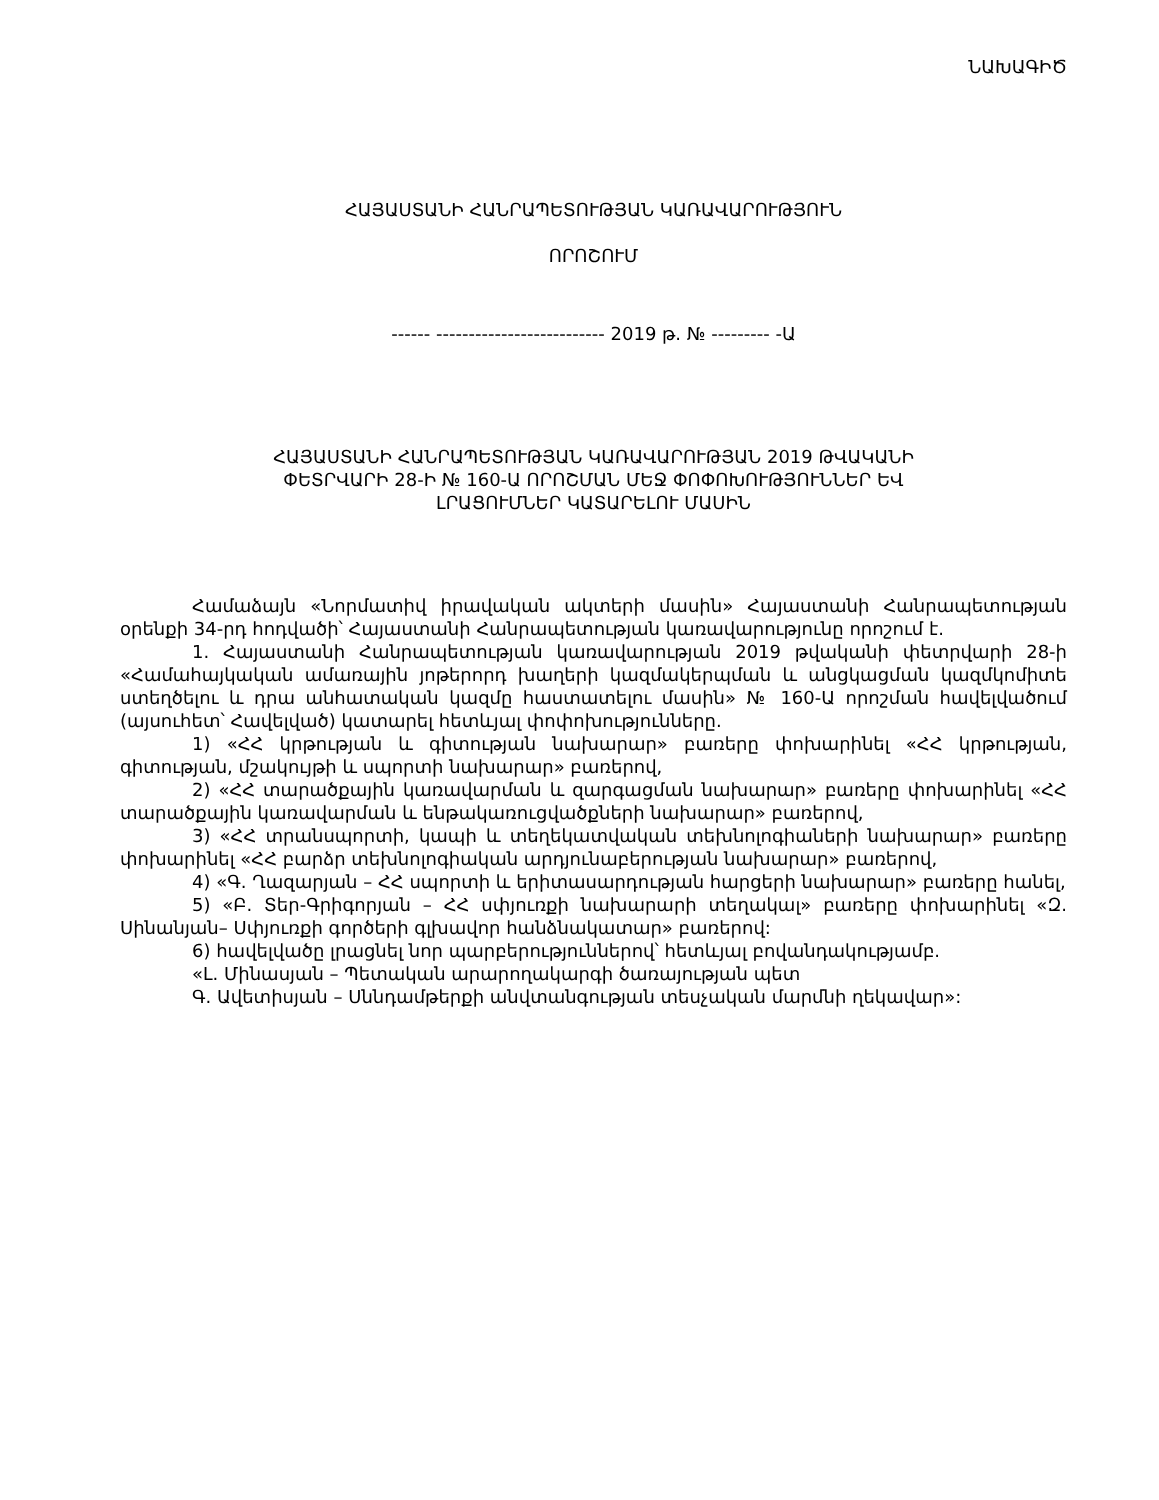ՆԱԽԱԳԻԾ
ՀԱՅԱՍՏԱՆԻ ՀԱՆՐԱՊԵՏՈՒԹՅԱՆ ԿԱՌԱՎԱՐՈՒԹՅՈՒՆ
ՈՐՈՇՈՒՄ
------ -------------------------- 2019 թ. № --------- -Ա
ՀԱՅԱՍՏԱՆԻ ՀԱՆՐԱՊԵՏՈՒԹՅԱՆ ԿԱՌԱՎԱՐՈՒԹՅԱՆ 2019 ԹՎԱԿԱՆԻ
ՓԵՏՐՎԱՐԻ 28-Ի № 160-Ա ՈՐՈՇՄԱՆ ՄԵՋ ՓՈՓՈԽՈՒԹՅՈՒՆՆԵՐ ԵՎ
ԼՐԱՑՈՒՄՆԵՐ ԿԱՏԱՐԵԼՈՒ ՄԱՍԻՆ
Համաձայն «Նորմատիվ իրավական ակտերի մասին» Հայաստանի Հանրապետության օրենքի 34-րդ հոդվածի՝ Հայաստանի Հանրապետության կառավարությունը որոշում է.
1. Հայաստանի Հանրապետության կառավարության 2019 թվականի փետրվարի 28-ի «Համահայկական ամառային յոթերորդ խաղերի կազմակերպման և անցկացման կազմկոմիտե ստեղծելու և դրա անհատական կազմը հաստատելու մասին» № 160-Ա որոշման հավելվածում (այսուհետ՝ Հավելված) կատարել հետևյալ փոփոխությունները.
1) «ՀՀ կրթության և գիտության նախարար» բառերը փոխարինել «ՀՀ կրթության, գիտության, մշակույթի և սպորտի նախարար» բառերով,
2) «ՀՀ տարածքային կառավարման և զարգացման նախարար» բառերը փոխարինել «ՀՀ տարածքային կառավարման և ենթակառուցվածքների նախարար» բառերով,
3) «ՀՀ տրանսպորտի, կապի և տեղեկատվական տեխնոլոգիաների նախարար» բառերը փոխարինել «ՀՀ բարձր տեխնոլոգիական արդյունաբերության նախարար» բառերով,
4) «Գ. Ղազարյան – ՀՀ սպորտի և երիտասարդության հարցերի նախարար» բառերը հանել,
5) «Բ. Տեր-Գրիգորյան – ՀՀ սփյուռքի նախարարի տեղակալ» բառերը փոխարինել «Զ. Սինանյան– Սփյուռքի գործերի գլխավոր հանձնակատար» բառերով:
6) հավելվածը լրացնել նոր պարբերություններով՝ հետևյալ բովանդակությամբ.
«Լ. Մինասյան – Պետական արարողակարգի ծառայության պետ
Գ. Ավետիսյան – Սննդամթերքի անվտանգության տեսչական մարմնի ղեկավար»: